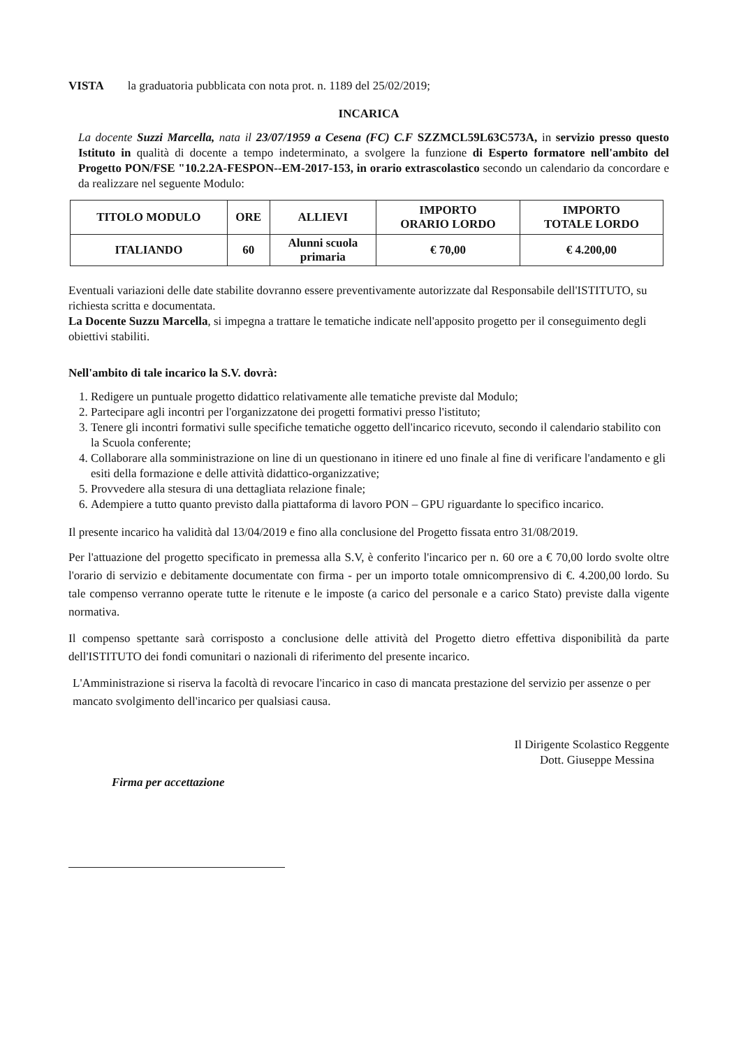VISTA la graduatoria pubblicata con nota prot. n. 1189 del 25/02/2019;
INCARICA
La docente Suzzi Marcella, nata il 23/07/1959 a Cesena (FC) C.F SZZMCL59L63C573A, in servizio presso questo Istituto in qualità di docente a tempo indeterminato, a svolgere la funzione di Esperto formatore nell'ambito del Progetto PON/FSE "10.2.2A-FESPON--EM-2017-153, in orario extrascolastico secondo un calendario da concordare e da realizzare nel seguente Modulo:
| TITOLO MODULO | ORE | ALLIEVI | IMPORTO ORARIO LORDO | IMPORTO TOTALE LORDO |
| --- | --- | --- | --- | --- |
| ITALIANDO | 60 | Alunni scuola primaria | € 70,00 | € 4.200,00 |
Eventuali variazioni delle date stabilite dovranno essere preventivamente autorizzate dal Responsabile dell'ISTITUTO, su richiesta scritta e documentata.
La Docente Suzzu Marcella, si impegna a trattare le tematiche indicate nell'apposito progetto per il conseguimento degli obiettivi stabiliti.
Nell'ambito di tale incarico la S.V. dovrà:
1. Redigere un puntuale progetto didattico relativamente alle tematiche previste dal Modulo;
2. Partecipare agli incontri per l'organizzatone dei progetti formativi presso l'istituto;
3. Tenere gli incontri formativi sulle specifiche tematiche oggetto dell'incarico ricevuto, secondo il calendario stabilito con la Scuola conferente;
4. Collaborare alla somministrazione on line di un questionano in itinere ed uno finale al fine di verificare l'andamento e gli esiti della formazione e delle attività didattico-organizzative;
5. Provvedere alla stesura di una dettagliata relazione finale;
6. Adempiere a tutto quanto previsto dalla piattaforma di lavoro PON – GPU riguardante lo specifico incarico.
Il presente incarico ha validità dal 13/04/2019 e fino alla conclusione del Progetto fissata entro 31/08/2019.
Per l'attuazione del progetto specificato in premessa alla S.V, è conferito l'incarico per n. 60 ore a € 70,00 lordo svolte oltre l'orario di servizio e debitamente documentate con firma - per un importo totale omnicomprensivo di €. 4.200,00 lordo. Su tale compenso verranno operate tutte le ritenute e le imposte (a carico del personale e a carico Stato) previste dalla vigente normativa.
Il compenso spettante sarà corrisposto a conclusione delle attività del Progetto dietro effettiva disponibilità da parte dell'ISTITUTO dei fondi comunitari o nazionali di riferimento del presente incarico.
L'Amministrazione si riserva la facoltà di revocare l'incarico in caso di mancata prestazione del servizio per assenze o per mancato svolgimento dell'incarico per qualsiasi causa.
Il Dirigente Scolastico Reggente
Dott. Giuseppe Messina
Firma per accettazione